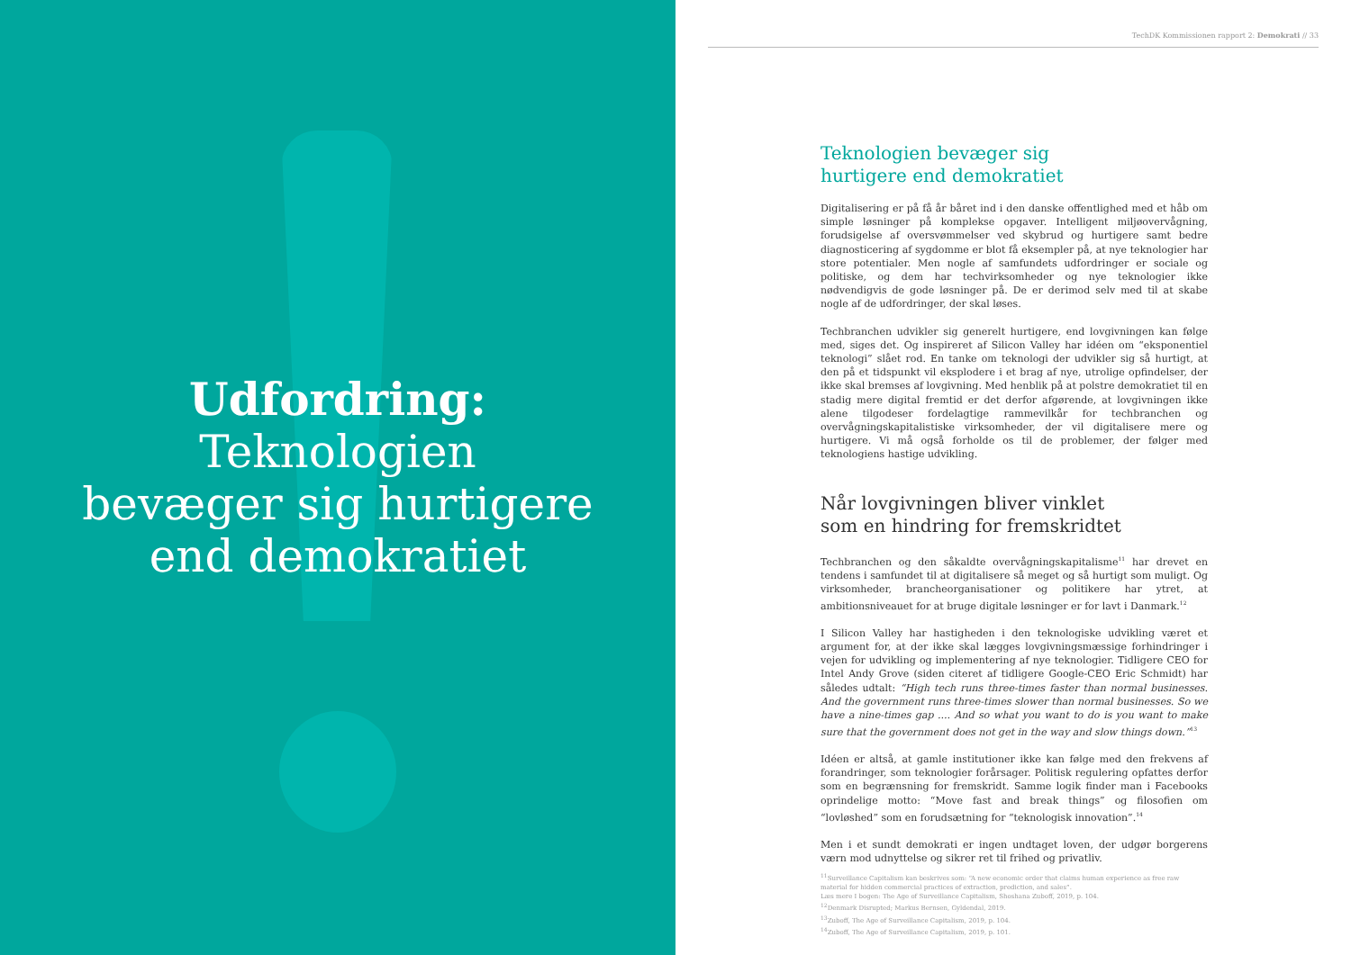Udfordring:
Teknologien
bevæger sig hurtigere
end demokratiet
TechDK Kommissionen rapport 2: Demokrati // 33
Teknologien bevæger sig
hurtigere end demokratiet
Digitalisering er på få år båret ind i den danske offentlighed med et håb om simple løsninger på komplekse opgaver. Intelligent miljøovervågning, forudsigelse af oversvømmelser ved skybrud og hurtigere samt bedre diagnosticering af sygdomme er blot få eksempler på, at nye teknologier har store potentialer. Men nogle af samfundets udfordringer er sociale og politiske, og dem har techvirksomheder og nye teknologier ikke nødvendigvis de gode løsninger på. De er derimod selv med til at skabe nogle af de udfordringer, der skal løses.
Techbranchen udvikler sig generelt hurtigere, end lovgivningen kan følge med, siges det. Og inspireret af Silicon Valley har idéen om “eksponentiel teknologi” slået rod. En tanke om teknologi der udvikler sig så hurtigt, at den på et tidspunkt vil eksplodere i et brag af nye, utrolige opfindelser, der ikke skal bremses af lovgivning. Med henblik på at polstre demokratiet til en stadig mere digital fremtid er det derfor afgørende, at lovgivningen ikke alene tilgodeser fordelagtige rammevilkår for techbranchen og overvågningskapitalistiske virksomheder, der vil digitalisere mere og hurtigere. Vi må også forholde os til de problemer, der følger med teknologiens hastige udvikling.
Når lovgivningen bliver vinklet
som en hindring for fremskridtet
Techbranchen og den såkaldte overvågningskapitalisme<sup>11</sup> har drevet en tendens i samfundet til at digitalisere så meget og så hurtigt som muligt. Og virksomheder, brancheorganisationer og politikere har ytret, at ambitionsniveauet for at bruge digitale løsninger er for lavt i Danmark.<sup>12</sup>
I Silicon Valley har hastigheden i den teknologiske udvikling været et argument for, at der ikke skal lægges lovgivningsmæssige forhindringer i vejen for udvikling og implementering af nye teknologier. Tidligere CEO for Intel Andy Grove (siden citeret af tidligere Google-CEO Eric Schmidt) har således udtalt: “High tech runs three-times faster than normal businesses. And the government runs three-times slower than normal businesses. So we have a nine-times gap .... And so what you want to do is you want to make sure that the government does not get in the way and slow things down.”<sup>13</sup>
Idéen er altså, at gamle institutioner ikke kan følge med den frekvens af forandringer, som teknologier forårsager. Politisk regulering opfattes derfor som en begrænsning for fremskridt. Samme logik finder man i Facebooks oprindelige motto: “Move fast and break things” og filosofien om “lovløshed” som en forudsætning for “teknologisk innovation”.<sup>14</sup>
Men i et sundt demokrati er ingen undtaget loven, der udgør borgerens værn mod udnyttelse og sikrer ret til frihed og privatliv.
<sup>11</sup> Surveillance Capitalism kan beskrives som: “A new economic order that claims human experience as free raw material for hidden commercial practices of extraction, prediction, and sales”.
Læs mere I bogen: The Age of Surveillance Capitalism, Shoshana Zuboff, 2019, p. 104.
<sup>12</sup> Denmark Disrupted; Markus Bernsen, Gyldendal, 2019.
<sup>13</sup> Zuboff, The Age of Surveillance Capitalism, 2019, p. 104.
<sup>14</sup> Zuboff, The Age of Surveillance Capitalism, 2019, p. 101.